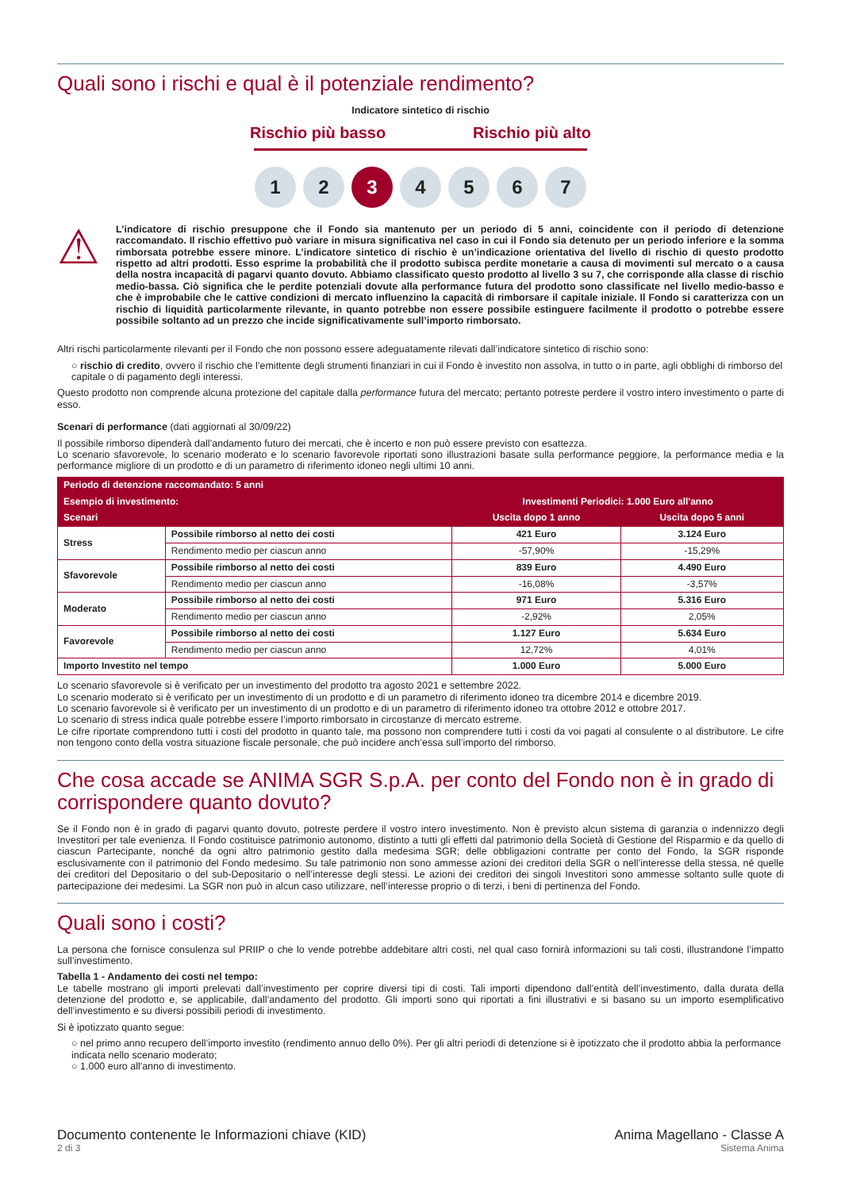Quali sono i rischi e qual è il potenziale rendimento?
Indicatore sintetico di rischio
Rischio più basso Rischio più alto
1 2 3 4567
⚠
L’indicatore di rischio presuppone che il Fondo sia mantenuto per un periodo di 5 anni, coincidente con il periodo di detenzione raccomandato. Il rischio effettivo può variare in misura significativa nel caso in cui il Fondo sia detenuto per un periodo inferiore e la somma rimborsata potrebbe essere minore. L’indicatore sintetico di rischio è un’indicazione orientativa del livello di rischio di questo prodotto rispetto ad altri prodotti. Esso esprime la probabilità che il prodotto subisca perdite monetarie a causa di movimenti sul mercato o a causa della nostra incapacità di pagarvi quanto dovuto. Abbiamo classificato questo prodotto al livello 3 su 7, che corrisponde alla classe di rischio medio-bassa. Ciò significa che le perdite potenziali dovute alla performance futura del prodotto sono classificate nel livello medio-basso e che è improbabile che le cattive condizioni di mercato influenzino la capacità di rimborsare il capitale iniziale. Il Fondo si caratterizza con un rischio di liquidità particolarmente rilevante, in quanto potrebbe non essere possibile estinguere facilmente il prodotto o potrebbe essere possibile soltanto ad un prezzo che incide significativamente sull’importo rimborsato.
Altri rischi particolarmente rilevanti per il Fondo che non possono essere adeguatamente rilevati dall’indicatore sintetico di rischio sono:
○ rischio di credito, ovvero il rischio che l’emittente degli strumenti finanziari in cui il Fondo è investito non assolva, in tutto o in parte, agli obblighi di rimborso del capitale o di pagamento degli interessi.
Questo prodotto non comprende alcuna protezione del capitale dalla performance futura del mercato; pertanto potreste perdere il vostro intero investimento o parte di esso.
Scenari di performance (dati aggiornati al 30/09/22)
Il possibile rimborso dipenderà dall’andamento futuro dei mercati, che è incerto e non può essere previsto con esattezza.
Lo scenario sfavorevole, lo scenario moderato e lo scenario favorevole riportati sono illustrazioni basate sulla performance peggiore, la performance media e la performance migliore di un prodotto e di un parametro di riferimento idoneo negli ultimi 10 anni.
| Periodo di detenzione raccomandato: 5 anni | | | |
| --- | --- | --- | --- |
| Esempio di investimento: | | Investimenti Periodici: 1.000 Euro all'anno | |
| Scenari | | Uscita dopo 1 anno | Uscita dopo 5 anni |
| Stress | Possibile rimborso al netto dei costi | 421 Euro | 3.124 Euro |
| | Rendimento medio per ciascun anno | -57,90% | -15,29% |
| Sfavorevole | Possibile rimborso al netto dei costi | 839 Euro | 4.490 Euro |
| | Rendimento medio per ciascun anno | -16,08% | -3,57% |
| Moderato | Possibile rimborso al netto dei costi | 971 Euro | 5.316 Euro |
| | Rendimento medio per ciascun anno | -2,92% | 2,05% |
| Favorevole | Possibile rimborso al netto dei costi | 1.127 Euro | 5.634 Euro |
| | Rendimento medio per ciascun anno | 12,72% | 4,01% |
| Importo Investito nel tempo | | 1.000 Euro | 5.000 Euro |
Lo scenario sfavorevole si è verificato per un investimento del prodotto tra agosto 2021 e settembre 2022.
Lo scenario moderato si è verificato per un investimento di un prodotto e di un parametro di riferimento idoneo tra dicembre 2014 e dicembre 2019.
Lo scenario favorevole si è verificato per un investimento di un prodotto e di un parametro di riferimento idoneo tra ottobre 2012 e ottobre 2017.
Lo scenario di stress indica quale potrebbe essere l’importo rimborsato in circostanze di mercato estreme.
Le cifre riportate comprendono tutti i costi del prodotto in quanto tale, ma possono non comprendere tutti i costi da voi pagati al consulente o al distributore. Le cifre non tengono conto della vostra situazione fiscale personale, che può incidere anch’essa sull’importo del rimborso.
Che cosa accade se ANIMA SGR S.p.A. per conto del Fondo non è in grado di corrispondere quanto dovuto?
Se il Fondo non è in grado di pagarvi quanto dovuto, potreste perdere il vostro intero investimento. Non è previsto alcun sistema di garanzia o indennizzo degli Investitori per tale evenienza. Il Fondo costituisce patrimonio autonomo, distinto a tutti gli effetti dal patrimonio della Società di Gestione del Risparmio e da quello di ciascun Partecipante, nonché da ogni altro patrimonio gestito dalla medesima SGR; delle obbligazioni contratte per conto del Fondo, la SGR risponde esclusivamente con il patrimonio del Fondo medesimo. Su tale patrimonio non sono ammesse azioni dei creditori della SGR o nell’interesse della stessa, né quelle dei creditori del Depositario o del sub-Depositario o nell’interesse degli stessi. Le azioni dei creditori dei singoli Investitori sono ammesse soltanto sulle quote di partecipazione dei medesimi. La SGR non può in alcun caso utilizzare, nell’interesse proprio o di terzi, i beni di pertinenza del Fondo.
Quali sono i costi?
La persona che fornisce consulenza sul PRIIP o che lo vende potrebbe addebitare altri costi, nel qual caso fornirà informazioni su tali costi, illustrandone l’impatto sull’investimento.
Tabella 1 - Andamento dei costi nel tempo:
Le tabelle mostrano gli importi prelevati dall’investimento per coprire diversi tipi di costi. Tali importi dipendono dall’entità dell’investimento, dalla durata della detenzione del prodotto e, se applicabile, dall’andamento del prodotto. Gli importi sono qui riportati a fini illustrativi e si basano su un importo esemplificativo dell’investimento e su diversi possibili periodi di investimento.
Si è ipotizzato quanto segue:
○ nel primo anno recupero dell’importo investito (rendimento annuo dello 0%). Per gli altri periodi di detenzione si è ipotizzato che il prodotto abbia la performance indicata nello scenario moderato;
○ 1.000 euro all'anno di investimento.
Documento contenente le Informazioni chiave (KID)
2 di 3
Anima Magellano - Classe A
Sistema Anima